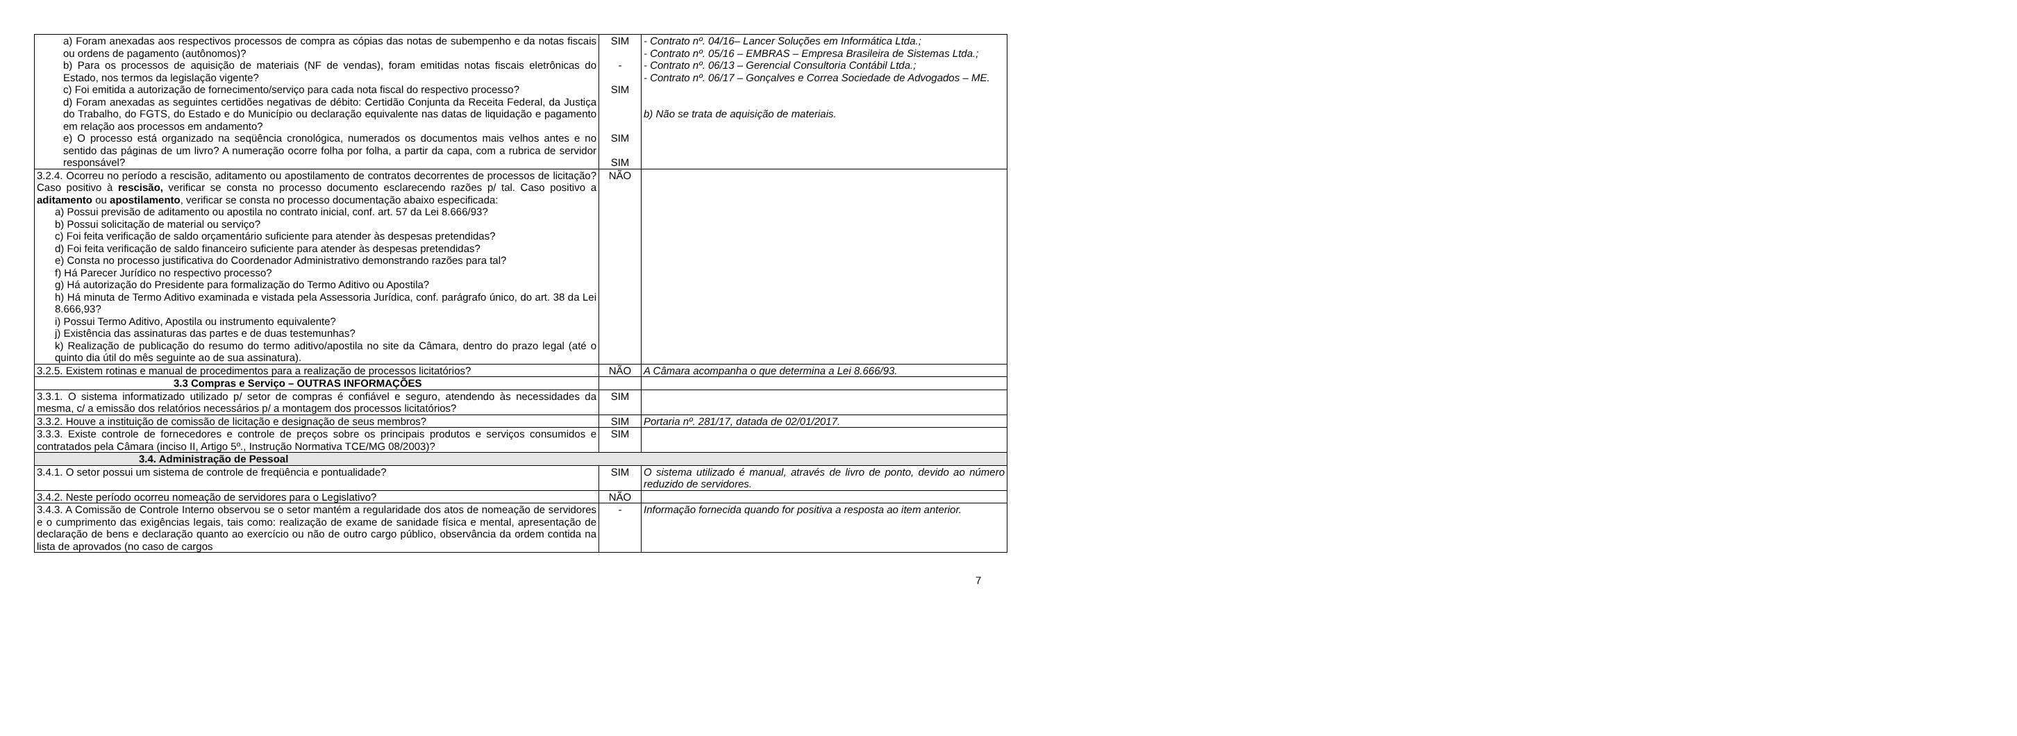| a) Foram anexadas aos respectivos processos de compra as cópias das notas de subempenho e da notas fiscais ou ordens de pagamento (autônomos)? b) Para os processos de aquisição de materiais (NF de vendas), foram emitidas notas fiscais eletrônicas do Estado, nos termos da legislação vigente? c) Foi emitida a autorização de fornecimento/serviço para cada nota fiscal do respectivo processo? d) Foram anexadas as seguintes certidões negativas de débito: Certidão Conjunta da Receita Federal, da Justiça do Trabalho, do FGTS, do Estado e do Município ou declaração equivalente nas datas de liquidação e pagamento em relação aos processos em andamento? e) O processo está organizado na seqüência cronológica, numerados os documentos mais velhos antes e no sentido das páginas de um livro? A numeração ocorre folha por folha, a partir da capa, com a rubrica de servidor responsável? | SIM - SIM SIM SIM | - Contrato nº. 04/16– Lancer Soluções em Informática Ltda.; - Contrato nº. 05/16 – EMBRAS – Empresa Brasileira de Sistemas Ltda.; - Contrato nº. 06/13 – Gerencial Consultoria Contábil Ltda.; - Contrato nº. 06/17 – Gonçalves e Correa Sociedade de Advogados – ME. b) Não se trata de aquisição de materiais. |
| 3.2.4. Ocorreu no período a rescisão, aditamento ou apostilamento de contratos decorrentes de processos de licitação? Caso positivo à rescisão, verificar se consta no processo documento esclarecendo razões p/ tal. Caso positivo a aditamento ou apostilamento , verificar se consta no processo documentação abaixo especificada: a) Possui previsão de aditamento ou apostila no contrato inicial, conf. art. 57 da Lei 8.666/93? b) Possui solicitação de material ou serviço? c) Foi feita verificação de saldo orçamentário suficiente para atender às despesas pretendidas? d) Foi feita verificação de saldo financeiro suficiente para atender às despesas pretendidas? e) Consta no processo justificativa do Coordenador Administrativo demonstrando razões para tal? f) Há Parecer Jurídico no respectivo processo? g) Há autorização do Presidente para formalização do Termo Aditivo ou Apostila? h) Há minuta de Termo Aditivo examinada e vistada pela Assessoria Jurídica, conf. parágrafo único, do art. 38 da Lei 8.666,93? i) Possui Termo Aditivo, Apostila ou instrumento equivalente? j) Existência das assinaturas das partes e de duas testemunhas? k) Realização de publicação do resumo do termo aditivo/apostila no site da Câmara, dentro do prazo legal (até o quinto dia útil do mês seguinte ao de sua assinatura). | NÃO | |
| 3.2.5. Existem rotinas e manual de procedimentos para a realização de processos licitatórios? | NÃO | A Câmara acompanha o que determina a Lei 8.666/93. |
| 3.3 Compras e Serviço – OUTRAS INFORMAÇÕES | | |
| 3.3.1. O sistema informatizado utilizado p/ setor de compras é confiável e seguro, atendendo às necessidades da mesma, c/ a emissão dos relatórios necessários p/ a montagem dos processos licitatórios? | SIM | |
| 3.3.2. Houve a instituição de comissão de licitação e designação de seus membros? | SIM | Portaria nº. 281/17, datada de 02/01/2017. |
| 3.3.3. Existe controle de fornecedores e controle de preços sobre os principais produtos e serviços consumidos e contratados pela Câmara (inciso II, Artigo 5º., Instrução Normativa TCE/MG 08/2003)? | SIM | |
| 3.4. Administração de Pessoal | | |
| 3.4.1. O setor possui um sistema de controle de freqüência e pontualidade? | SIM | O sistema utilizado é manual, através de livro de ponto, devido ao número reduzido de servidores. |
| 3.4.2. Neste período ocorreu nomeação de servidores para o Legislativo? | NÃO | |
| 3.4.3. A Comissão de Controle Interno observou se o setor mantém a regularidade dos atos de nomeação de servidores e o cumprimento das exigências legais, tais como: realização de exame de sanidade física e mental, apresentação de declaração de bens e declaração quanto ao exercício ou não de outro cargo público, observância da ordem contida na lista de aprovados (no caso de cargos | - | Informação fornecida quando for positiva a resposta ao item anterior. |
7